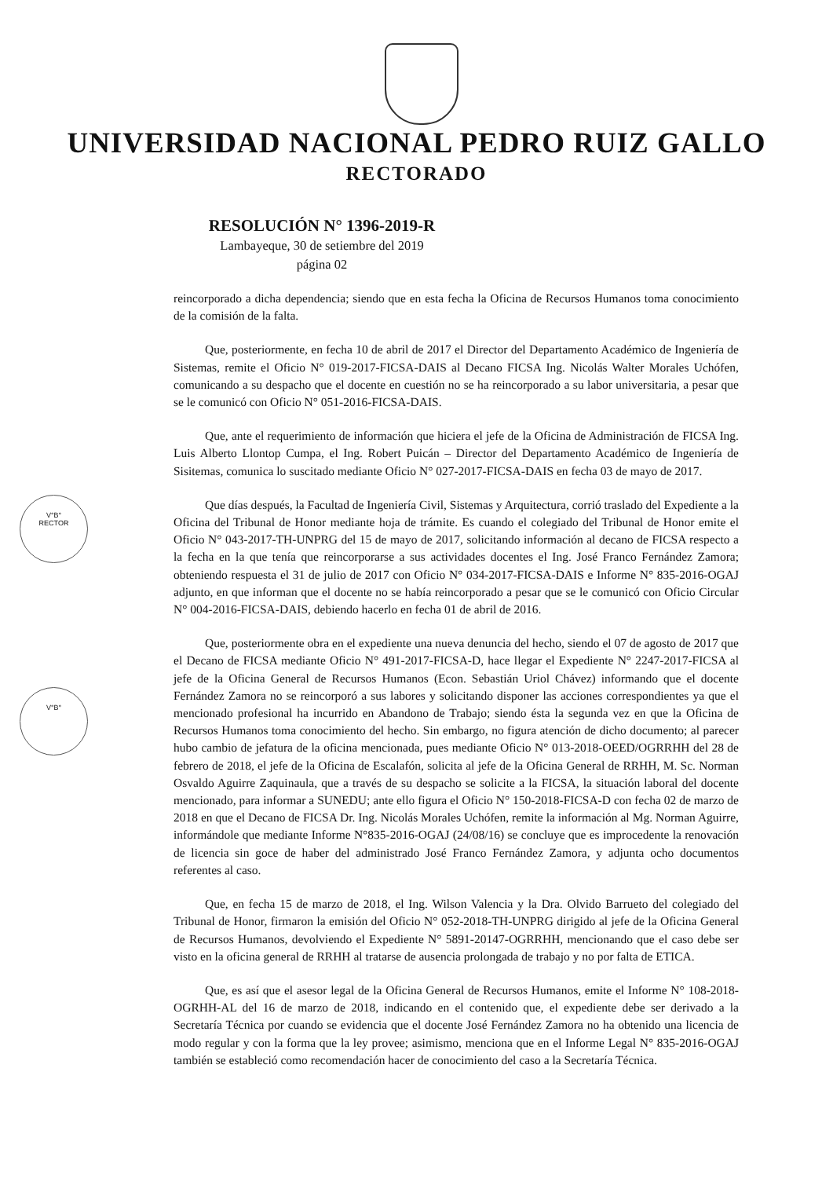V°B°
RECTOR
V°B°
UNIVERSIDAD NACIONAL PEDRO RUIZ GALLO
RECTORADO
RESOLUCIÓN N° 1396-2019-R
Lambayeque, 30 de setiembre del 2019
página 02
reincorporado a dicha dependencia; siendo que en esta fecha la Oficina de Recursos Humanos toma conocimiento de la comisión de la falta.
Que, posteriormente, en fecha 10 de abril de 2017 el Director del Departamento Académico de Ingeniería de Sistemas, remite el Oficio N° 019-2017-FICSA-DAIS al Decano FICSA Ing. Nicolás Walter Morales Uchófen, comunicando a su despacho que el docente en cuestión no se ha reincorporado a su labor universitaria, a pesar que se le comunicó con Oficio N° 051-2016-FICSA-DAIS.
Que, ante el requerimiento de información que hiciera el jefe de la Oficina de Administración de FICSA Ing. Luis Alberto Llontop Cumpa, el Ing. Robert Puicán – Director del Departamento Académico de Ingeniería de Sisitemas, comunica lo suscitado mediante Oficio N° 027-2017-FICSA-DAIS en fecha 03 de mayo de 2017.
Que días después, la Facultad de Ingeniería Civil, Sistemas y Arquitectura, corrió traslado del Expediente a la Oficina del Tribunal de Honor mediante hoja de trámite. Es cuando el colegiado del Tribunal de Honor emite el Oficio N° 043-2017-TH-UNPRG del 15 de mayo de 2017, solicitando información al decano de FICSA respecto a la fecha en la que tenía que reincorporarse a sus actividades docentes el Ing. José Franco Fernández Zamora; obteniendo respuesta el 31 de julio de 2017 con Oficio N° 034-2017-FICSA-DAIS e Informe N° 835-2016-OGAJ adjunto, en que informan que el docente no se había reincorporado a pesar que se le comunicó con Oficio Circular N° 004-2016-FICSA-DAIS, debiendo hacerlo en fecha 01 de abril de 2016.
Que, posteriormente obra en el expediente una nueva denuncia del hecho, siendo el 07 de agosto de 2017 que el Decano de FICSA mediante Oficio N° 491-2017-FICSA-D, hace llegar el Expediente N° 2247-2017-FICSA al jefe de la Oficina General de Recursos Humanos (Econ. Sebastián Uriol Chávez) informando que el docente Fernández Zamora no se reincorporó a sus labores y solicitando disponer las acciones correspondientes ya que el mencionado profesional ha incurrido en Abandono de Trabajo; siendo ésta la segunda vez en que la Oficina de Recursos Humanos toma conocimiento del hecho. Sin embargo, no figura atención de dicho documento; al parecer hubo cambio de jefatura de la oficina mencionada, pues mediante Oficio N° 013-2018-OEED/OGRRHH del 28 de febrero de 2018, el jefe de la Oficina de Escalafón, solicita al jefe de la Oficina General de RRHH, M. Sc. Norman Osvaldo Aguirre Zaquinaula, que a través de su despacho se solicite a la FICSA, la situación laboral del docente mencionado, para informar a SUNEDU; ante ello figura el Oficio N° 150-2018-FICSA-D con fecha 02 de marzo de 2018 en que el Decano de FICSA Dr. Ing. Nicolás Morales Uchófen, remite la información al Mg. Norman Aguirre, informándole que mediante Informe N°835-2016-OGAJ (24/08/16) se concluye que es improcedente la renovación de licencia sin goce de haber del administrado José Franco Fernández Zamora, y adjunta ocho documentos referentes al caso.
Que, en fecha 15 de marzo de 2018, el Ing. Wilson Valencia y la Dra. Olvido Barrueto del colegiado del Tribunal de Honor, firmaron la emisión del Oficio N° 052-2018-TH-UNPRG dirigido al jefe de la Oficina General de Recursos Humanos, devolviendo el Expediente N° 5891-20147-OGRRHH, mencionando que el caso debe ser visto en la oficina general de RRHH al tratarse de ausencia prolongada de trabajo y no por falta de ETICA.
Que, es así que el asesor legal de la Oficina General de Recursos Humanos, emite el Informe N° 108-2018-OGRHH-AL del 16 de marzo de 2018, indicando en el contenido que, el expediente debe ser derivado a la Secretaría Técnica por cuando se evidencia que el docente José Fernández Zamora no ha obtenido una licencia de modo regular y con la forma que la ley provee; asimismo, menciona que en el Informe Legal N° 835-2016-OGAJ también se estableció como recomendación hacer de conocimiento del caso a la Secretaría Técnica.